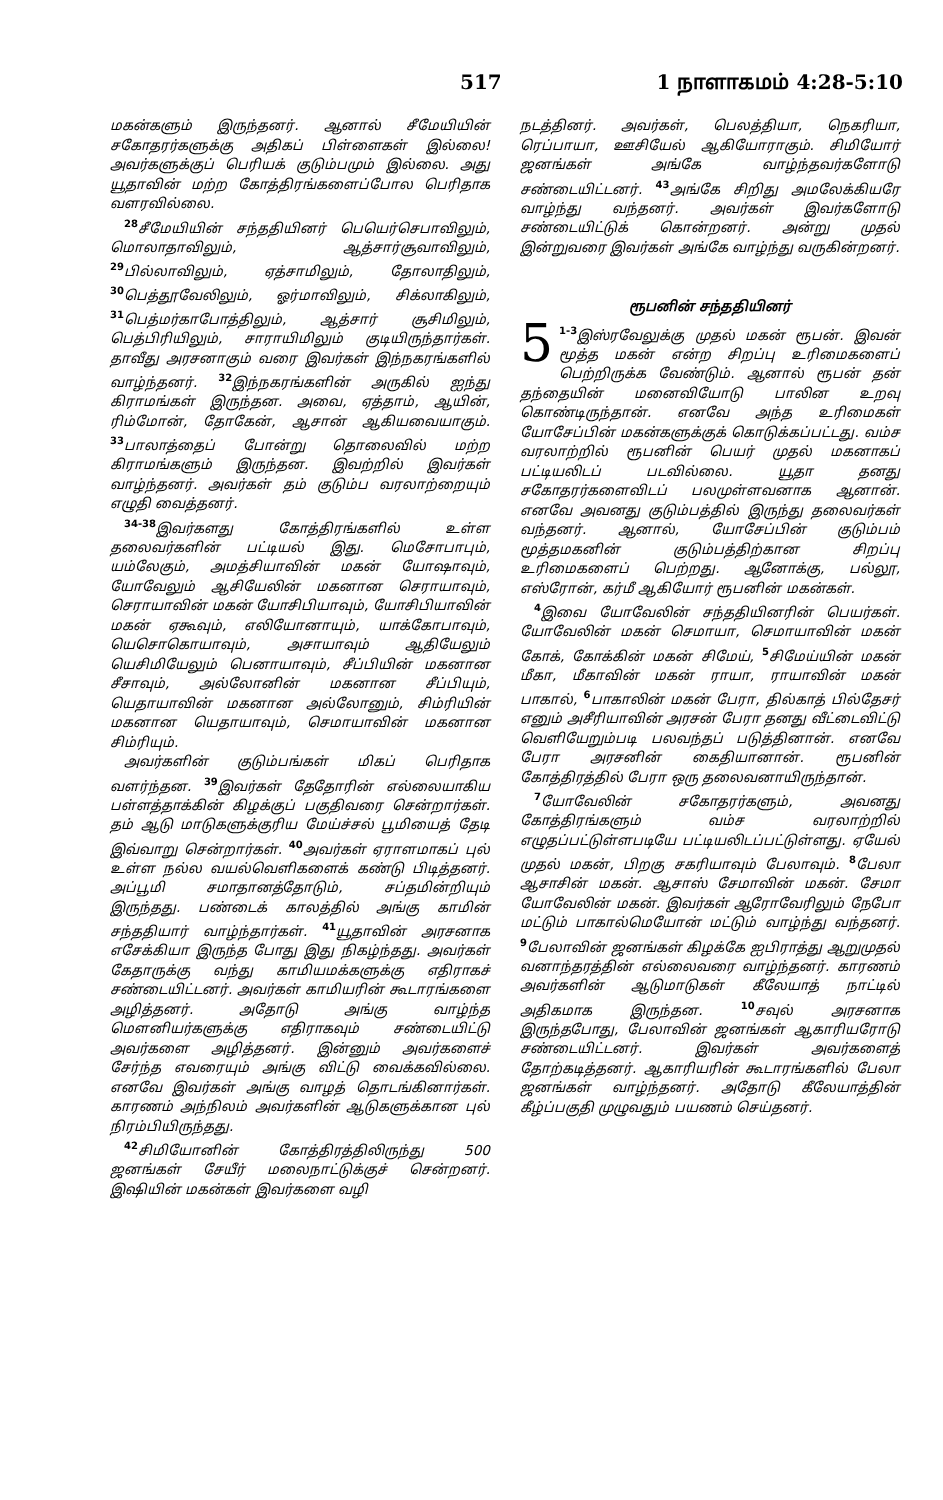517 1 நாளாகமம் 4:28-5:10
மகன்களும் இருந்தனர். ஆனால் சீமேயியின் சகோதரர்களுக்கு அதிகப் பிள்ளைகள் இல்லை! அவர்களுக்குப் பெரியக் குடும்பமும் இல்லை. அது யூதாவின் மற்ற கோத்திரங்களைப்போல பெரிதாக வளரவில்லை.
<sup>28</sup> சீமேயியின் சந்ததியினர் பெயெர்செபாவிலும், மொலாதாவிலும், ஆத்சார்சூவாவிலும், <sup>29</sup>பில்லாவிலும், ஏத்சாமிலும், தோலாதிலும், <sup>30</sup>பெத்தூவேலிலும், ஓர்மாவிலும், சிக்லாகிலும், <sup>31</sup>பெத்மர்காபோத்திலும், ஆத்சார் சூசிமிலும், பெத்பிரியிலும், சாராயிமிலும் குடியிருந்தார்கள். தாவீது அரசனாகும் வரை இவர்கள் இந்நகரங்களில் வாழ்ந்தனர். <sup>32</sup>இந்நகரங்களின் அருகில் ஐந்து கிராமங்கள் இருந்தன. அவை, ஏத்தாம், ஆயின், ரிம்மோன், தோகேன், ஆசான் ஆகியவையாகும். <sup>33</sup>பாலாத்தைப் போன்று தொலைவில் மற்ற கிராமங்களும் இருந்தன. இவற்றில் இவர்கள் வாழ்ந்தனர். அவர்கள் தம் குடும்ப வரலாற்றையும் எழுதி வைத்தனர்.
<sup>34-38</sup>இவர்களது கோத்திரங்களில் உள்ள தலைவர்களின் பட்டியல் இது. மெசோபாபும், யம்லேகும், அமத்சியாவின் மகன் யோஷாவும், யோவேலும் ஆசியேலின் மகனான செராயாவும், செராயாவின் மகன் யோசிபியாவும், யோசிபியாவின் மகன் ஏகூவும், எலியோனாயும், யாக்கோபாவும், யெசொகொயாவும், அசாயாவும் ஆதியேலும் யெசிமியேலும் பெனாயாவும், சீப்பியின் மகனான சீசாவும், அல்லோனின் மகனான சீப்பியும், யெதாயாவின் மகனான அல்லோனும், சிம்ரியின் மகனான யெதாயாவும், செமாயாவின் மகனான சிம்ரியும்.
அவர்களின் குடும்பங்கள் மிகப் பெரிதாக வளர்ந்தன. <sup>39</sup>இவர்கள் தேதோரின் எல்லையாகிய பள்ளத்தாக்கின் கிழக்குப் பகுதிவரை சென்றார்கள். தம் ஆடு மாடுகளுக்குரிய மேய்ச்சல் பூமியைத் தேடி இவ்வாறு சென்றார்கள். <sup>40</sup>அவர்கள் ஏராளமாகப் புல் உள்ள நல்ல வயல்வெளிகளைக் கண்டு பிடித்தனர். அப்பூமி சமாதானத்தோடும், சப்தமின்றியும் இருந்தது. பண்டைக் காலத்தில் அங்கு காமின் சந்ததியார் வாழ்ந்தார்கள். <sup>41</sup>யூதாவின் அரசனாக எசேக்கியா இருந்த போது இது நிகழ்ந்தது. அவர்கள் கேதாருக்கு வந்து காமியமக்களுக்கு எதிராகச் சண்டையிட்டனர். அவர்கள் காமியரின் கூடாரங்களை அழித்தனர். அதோடு அங்கு வாழ்ந்த மெளனியர்களுக்கு எதிராகவும் சண்டையிட்டு அவர்களை அழித்தனர். இன்னும் அவர்களைச் சேர்ந்த எவரையும் அங்கு விட்டு வைக்கவில்லை. எனவே இவர்கள் அங்கு வாழத் தொடங்கினார்கள். காரணம் அந்நிலம் அவர்களின் ஆடுகளுக்கான புல் நிரம்பியிருந்தது.
<sup>42</sup> சிமியோனின் கோத்திரத்திலிருந்து 500 ஜனங்கள் சேயீர் மலைநாட்டுக்குச் சென்றனர். இஷியின் மகன்கள் இவர்களை வழி
நடத்தினர். அவர்கள், பெலத்தியா, நெகரியா, ரெப்பாயா, ஊசியேல் ஆகியோராகும். சிமியோர் ஜனங்கள் அங்கே வாழ்ந்தவர்களோடு சண்டையிட்டனர். <sup>43</sup>அங்கே சிறிது அமலேக்கியரே வாழ்ந்து வந்தனர். அவர்கள் இவர்களோடு சண்டையிட்டுக் கொன்றனர். அன்று முதல் இன்றுவரை இவர்கள் அங்கே வாழ்ந்து வருகின்றனர்.
ரூபனின் சந்ததியினர்
5<sup>1-3</sup>இஸ்ரவேலுக்கு முதல் மகன் ரூபன். இவன் மூத்த மகன் என்ற சிறப்பு உரிமைகளைப் பெற்றிருக்க வேண்டும். ஆனால் ரூபன் தன் தந்தையின் மனைவியோடு பாலின உறவு கொண்டிருந்தான். எனவே அந்த உரிமைகள் யோசேப்பின் மகன்களுக்குக் கொடுக்கப்பட்டது. வம்ச வரலாற்றில் ரூபனின் பெயர் முதல் மகனாகப் பட்டியலிடப் படவில்லை. யூதா தனது சகோதரர்களைவிடப் பலமுள்ளவனாக ஆனான். எனவே அவனது குடும்பத்தில் இருந்து தலைவர்கள் வந்தனர். ஆனால், யோசேப்பின் குடும்பம் மூத்தமகனின் குடும்பத்திற்கான சிறப்பு உரிமைகளைப் பெற்றது. ஆனோக்கு, பல்லூ, எஸ்ரோன், கர்மீ ஆகியோர் ரூபனின் மகன்கள்.
<sup>4</sup> இவை யோவேலின் சந்ததியினரின் பெயர்கள். யோவேலின் மகன் செமாயா, செமாயாவின் மகன் கோக், கோக்கின் மகன் சிமேய், <sup>5</sup>சிமேய்யின் மகன் மீகா, மீகாவின் மகன் ராயா, ராயாவின் மகன் பாகால், <sup>6</sup>பாகாலின் மகன் பேரா, தில்காத் பில்தேசர் எனும் அசீரியாவின் அரசன் பேரா தனது வீட்டைவிட்டு வெளியேறும்படி பலவந்தப் படுத்தினான். எனவே பேரா அரசனின் கைதியானான். ரூபனின் கோத்திரத்தில் பேரா ஒரு தலைவனாயிருந்தான்.
<sup>7</sup> யோவேலின் சகோதரர்களும், அவனது கோத்திரங்களும் வம்ச வரலாற்றில் எழுதப்பட்டுள்ளபடியே பட்டியலிடப்பட்டுள்ளது. ஏயேல் முதல் மகன், பிறகு சகரியாவும் பேலாவும். <sup>8</sup>பேலா ஆசாசின் மகன். ஆசாஸ் சேமாவின் மகன். சேமா யோவேலின் மகன். இவர்கள் ஆரோவேரிலும் நேபோ மட்டும் பாகால்மெயோன் மட்டும் வாழ்ந்து வந்தனர். <sup>9</sup>பேலாவின் ஜனங்கள் கிழக்கே ஐபிராத்து ஆறுமுதல் வனாந்தரத்தின் எல்லைவரை வாழ்ந்தனர். காரணம் அவர்களின் ஆடுமாடுகள் கீலேயாத் நாட்டில் அதிகமாக இருந்தன. <sup>10</sup>சவுல் அரசனாக இருந்தபோது, பேலாவின் ஜனங்கள் ஆகாரியரோடு சண்டையிட்டனர். இவர்கள் அவர்களைத் தோற்கடித்தனர். ஆகாரியரின் கூடாரங்களில் பேலா ஜனங்கள் வாழ்ந்தனர். அதோடு கீலேயாத்தின் கீழ்ப்பகுதி முழுவதும் பயணம் செய்தனர்.